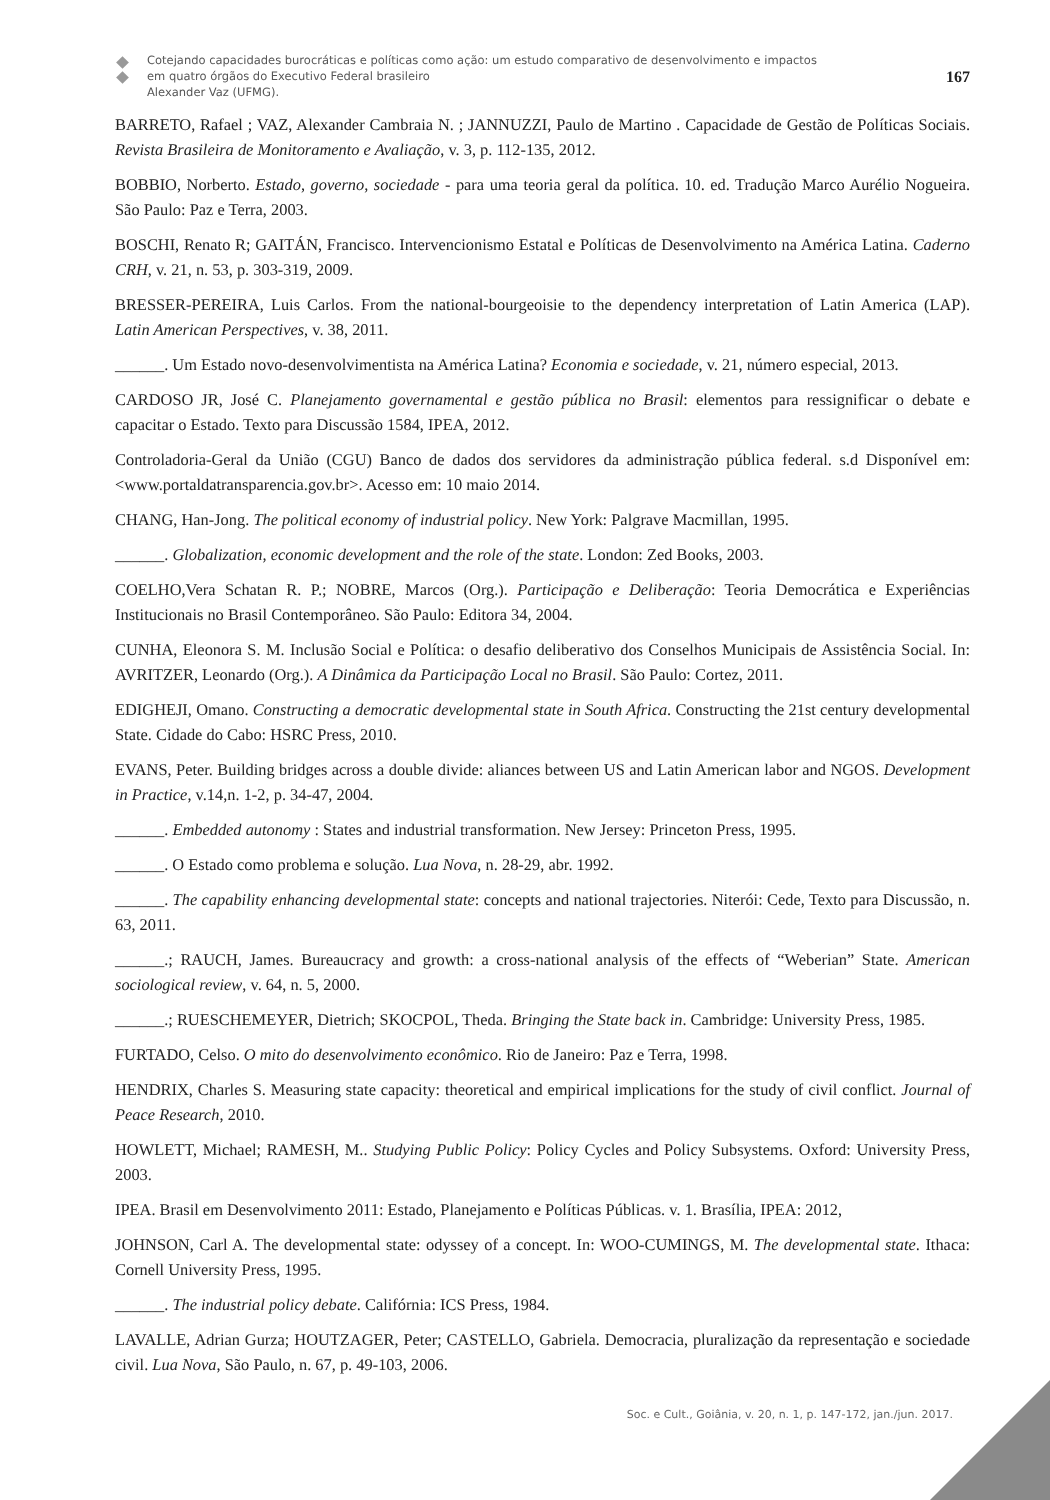Cotejando capacidades burocráticas e políticas como ação: um estudo comparativo de desenvolvimento e impactos
em quatro órgãos do Executivo Federal brasileiro
Alexander Vaz (UFMG).
167
BARRETO, Rafael ; VAZ, Alexander Cambraia N. ; JANNUZZI, Paulo de Martino . Capacidade de Gestão de Políticas Sociais. Revista Brasileira de Monitoramento e Avaliação, v. 3, p. 112-135, 2012.
BOBBIO, Norberto. Estado, governo, sociedade - para uma teoria geral da política. 10. ed. Tradução Marco Aurélio Nogueira. São Paulo: Paz e Terra, 2003.
BOSCHI, Renato R; GAITÁN, Francisco. Intervencionismo Estatal e Políticas de Desenvolvimento na América Latina. Caderno CRH, v. 21, n. 53, p. 303-319, 2009.
BRESSER-PEREIRA, Luis Carlos. From the national-bourgeoisie to the dependency interpretation of Latin America (LAP). Latin American Perspectives, v. 38, 2011.
______. Um Estado novo-desenvolvimentista na América Latina? Economia e sociedade, v. 21, número especial, 2013.
CARDOSO JR, José C. Planejamento governamental e gestão pública no Brasil: elementos para ressignificar o debate e capacitar o Estado. Texto para Discussão 1584, IPEA, 2012.
Controladoria-Geral da União (CGU) Banco de dados dos servidores da administração pública federal. s.d Disponível em: <www.portaldatransparencia.gov.br>. Acesso em: 10 maio 2014.
CHANG, Han-Jong. The political economy of industrial policy. New York: Palgrave Macmillan, 1995.
______. Globalization, economic development and the role of the state. London: Zed Books, 2003.
COELHO,Vera Schatan R. P.; NOBRE, Marcos (Org.). Participação e Deliberação: Teoria Democrática e Experiências Institucionais no Brasil Contemporâneo. São Paulo: Editora 34, 2004.
CUNHA, Eleonora S. M. Inclusão Social e Política: o desafio deliberativo dos Conselhos Municipais de Assistência Social. In: AVRITZER, Leonardo (Org.). A Dinâmica da Participação Local no Brasil. São Paulo: Cortez, 2011.
EDIGHEJI, Omano. Constructing a democratic developmental state in South Africa. Constructing the 21st century developmental State. Cidade do Cabo: HSRC Press, 2010.
EVANS, Peter. Building bridges across a double divide: aliances between US and Latin American labor and NGOS. Development in Practice, v.14,n. 1-2, p. 34-47, 2004.
______. Embedded autonomy : States and industrial transformation. New Jersey: Princeton Press, 1995.
______. O Estado como problema e solução. Lua Nova, n. 28-29, abr. 1992.
______. The capability enhancing developmental state: concepts and national trajectories. Niterói: Cede, Texto para Discussão, n. 63, 2011.
______.; RAUCH, James. Bureaucracy and growth: a cross-national analysis of the effects of “Weberian” State. American sociological review, v. 64, n. 5, 2000.
______.; RUESCHEMEYER, Dietrich; SKOCPOL, Theda. Bringing the State back in. Cambridge: University Press, 1985.
FURTADO, Celso. O mito do desenvolvimento econômico. Rio de Janeiro: Paz e Terra, 1998.
HENDRIX, Charles S. Measuring state capacity: theoretical and empirical implications for the study of civil conflict. Journal of Peace Research, 2010.
HOWLETT, Michael; RAMESH, M.. Studying Public Policy: Policy Cycles and Policy Subsystems. Oxford: University Press, 2003.
IPEA. Brasil em Desenvolvimento 2011: Estado, Planejamento e Políticas Públicas. v. 1. Brasília, IPEA: 2012,
JOHNSON, Carl A. The developmental state: odyssey of a concept. In: WOO-CUMINGS, M. The developmental state. Ithaca: Cornell University Press, 1995.
______. The industrial policy debate. Califórnia: ICS Press, 1984.
LAVALLE, Adrian Gurza; HOUTZAGER, Peter; CASTELLO, Gabriela. Democracia, pluralização da representação e sociedade civil. Lua Nova, São Paulo, n. 67, p. 49-103, 2006.
Soc. e Cult., Goiânia, v. 20, n. 1, p. 147-172, jan./jun. 2017.